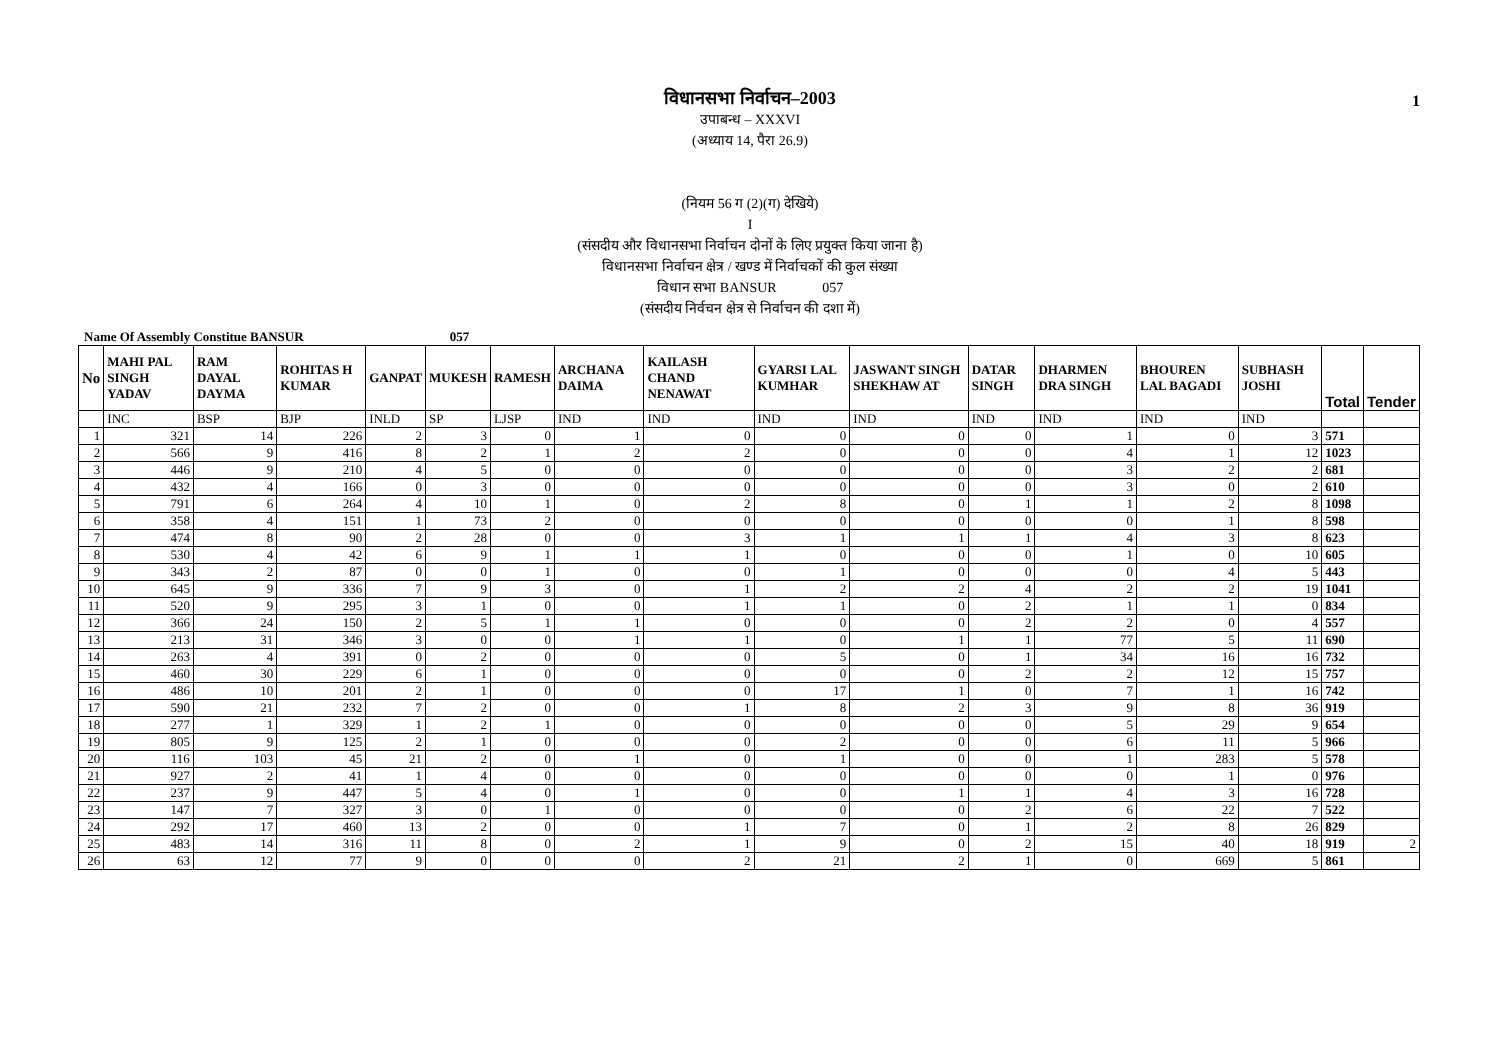1
विधानसभा निर्वाचन–2003
उपाबन्ध – XXXVI
(अध्याय 14, पैरा 26.9)
(नियम 56 ग (2)(ग) देखिये)
I
(संसदीय और विधानसभा निर्वाचन दोनों के लिए प्रयुक्त किया जाना है)
विधानसभा निर्वाचन क्षेत्र / खण्ड में निर्वाचकों की कुल संख्या
विधान सभा BANSUR 057
(संसदीय निर्वचन क्षेत्र से निर्वाचन की दशा में)
Name Of Assembly Constitue BANSUR 057
| No | MAHI PAL SINGH YADAV | RAM DAYAL DAYMA | ROHITAS H KUMAR | GANPAT | MUKESH | RAMESH | ARCHANA DAIMA | KAILASH CHAND NENAWAT | GYARSI LAL KUMHAR | JASWANT SINGH SHEKHAW AT | DATAR SINGH | DHARMEN DRA SINGH | BHOUREN LAL BAGADI | SUBHASH JOSHI | Total | Tender |
| --- | --- | --- | --- | --- | --- | --- | --- | --- | --- | --- | --- | --- | --- | --- | --- | --- |
| | INC | BSP | BJP | INLD | SP | LJSP | IND | IND | IND | IND | IND | IND | IND | IND | | |
| 1 | 321 | 14 | 226 | 2 | 3 | 0 | 1 | 0 | 0 | 0 | 0 | 1 | 0 | 3 | 571 | |
| 2 | 566 | 9 | 416 | 8 | 2 | 1 | 2 | 2 | 0 | 0 | 0 | 4 | 1 | 12 | 1023 | |
| 3 | 446 | 9 | 210 | 4 | 5 | 0 | 0 | 0 | 0 | 0 | 0 | 3 | 2 | 2 | 681 | |
| 4 | 432 | 4 | 166 | 0 | 3 | 0 | 0 | 0 | 0 | 0 | 0 | 3 | 0 | 2 | 610 | |
| 5 | 791 | 6 | 264 | 4 | 10 | 1 | 0 | 2 | 8 | 0 | 1 | 1 | 2 | 8 | 1098 | |
| 6 | 358 | 4 | 151 | 1 | 73 | 2 | 0 | 0 | 0 | 0 | 0 | 0 | 1 | 8 | 598 | |
| 7 | 474 | 8 | 90 | 2 | 28 | 0 | 0 | 3 | 1 | 1 | 1 | 4 | 3 | 8 | 623 | |
| 8 | 530 | 4 | 42 | 6 | 9 | 1 | 1 | 1 | 0 | 0 | 0 | 1 | 0 | 10 | 605 | |
| 9 | 343 | 2 | 87 | 0 | 0 | 1 | 0 | 0 | 1 | 0 | 0 | 0 | 4 | 5 | 443 | |
| 10 | 645 | 9 | 336 | 7 | 9 | 3 | 0 | 1 | 2 | 2 | 4 | 2 | 2 | 19 | 1041 | |
| 11 | 520 | 9 | 295 | 3 | 1 | 0 | 0 | 1 | 1 | 0 | 2 | 1 | 1 | 0 | 834 | |
| 12 | 366 | 24 | 150 | 2 | 5 | 1 | 1 | 0 | 0 | 0 | 2 | 2 | 0 | 4 | 557 | |
| 13 | 213 | 31 | 346 | 3 | 0 | 0 | 1 | 1 | 0 | 1 | 1 | 77 | 5 | 11 | 690 | |
| 14 | 263 | 4 | 391 | 0 | 2 | 0 | 0 | 0 | 5 | 0 | 1 | 34 | 16 | 16 | 732 | |
| 15 | 460 | 30 | 229 | 6 | 1 | 0 | 0 | 0 | 0 | 0 | 2 | 2 | 12 | 15 | 757 | |
| 16 | 486 | 10 | 201 | 2 | 1 | 0 | 0 | 0 | 17 | 1 | 0 | 7 | 1 | 16 | 742 | |
| 17 | 590 | 21 | 232 | 7 | 2 | 0 | 0 | 1 | 8 | 2 | 3 | 9 | 8 | 36 | 919 | |
| 18 | 277 | 1 | 329 | 1 | 2 | 1 | 0 | 0 | 0 | 0 | 0 | 5 | 29 | 9 | 654 | |
| 19 | 805 | 9 | 125 | 2 | 1 | 0 | 0 | 0 | 2 | 0 | 0 | 6 | 11 | 5 | 966 | |
| 20 | 116 | 103 | 45 | 21 | 2 | 0 | 1 | 0 | 1 | 0 | 0 | 1 | 283 | 5 | 578 | |
| 21 | 927 | 2 | 41 | 1 | 4 | 0 | 0 | 0 | 0 | 0 | 0 | 0 | 1 | 0 | 976 | |
| 22 | 237 | 9 | 447 | 5 | 4 | 0 | 1 | 0 | 0 | 1 | 1 | 4 | 3 | 16 | 728 | |
| 23 | 147 | 7 | 327 | 3 | 0 | 1 | 0 | 0 | 0 | 0 | 2 | 6 | 22 | 7 | 522 | |
| 24 | 292 | 17 | 460 | 13 | 2 | 0 | 0 | 1 | 7 | 0 | 1 | 2 | 8 | 26 | 829 | |
| 25 | 483 | 14 | 316 | 11 | 8 | 0 | 2 | 1 | 9 | 0 | 2 | 15 | 40 | 18 | 919 | 2 |
| 26 | 63 | 12 | 77 | 9 | 0 | 0 | 0 | 2 | 21 | 2 | 1 | 0 | 669 | 5 | 861 | |